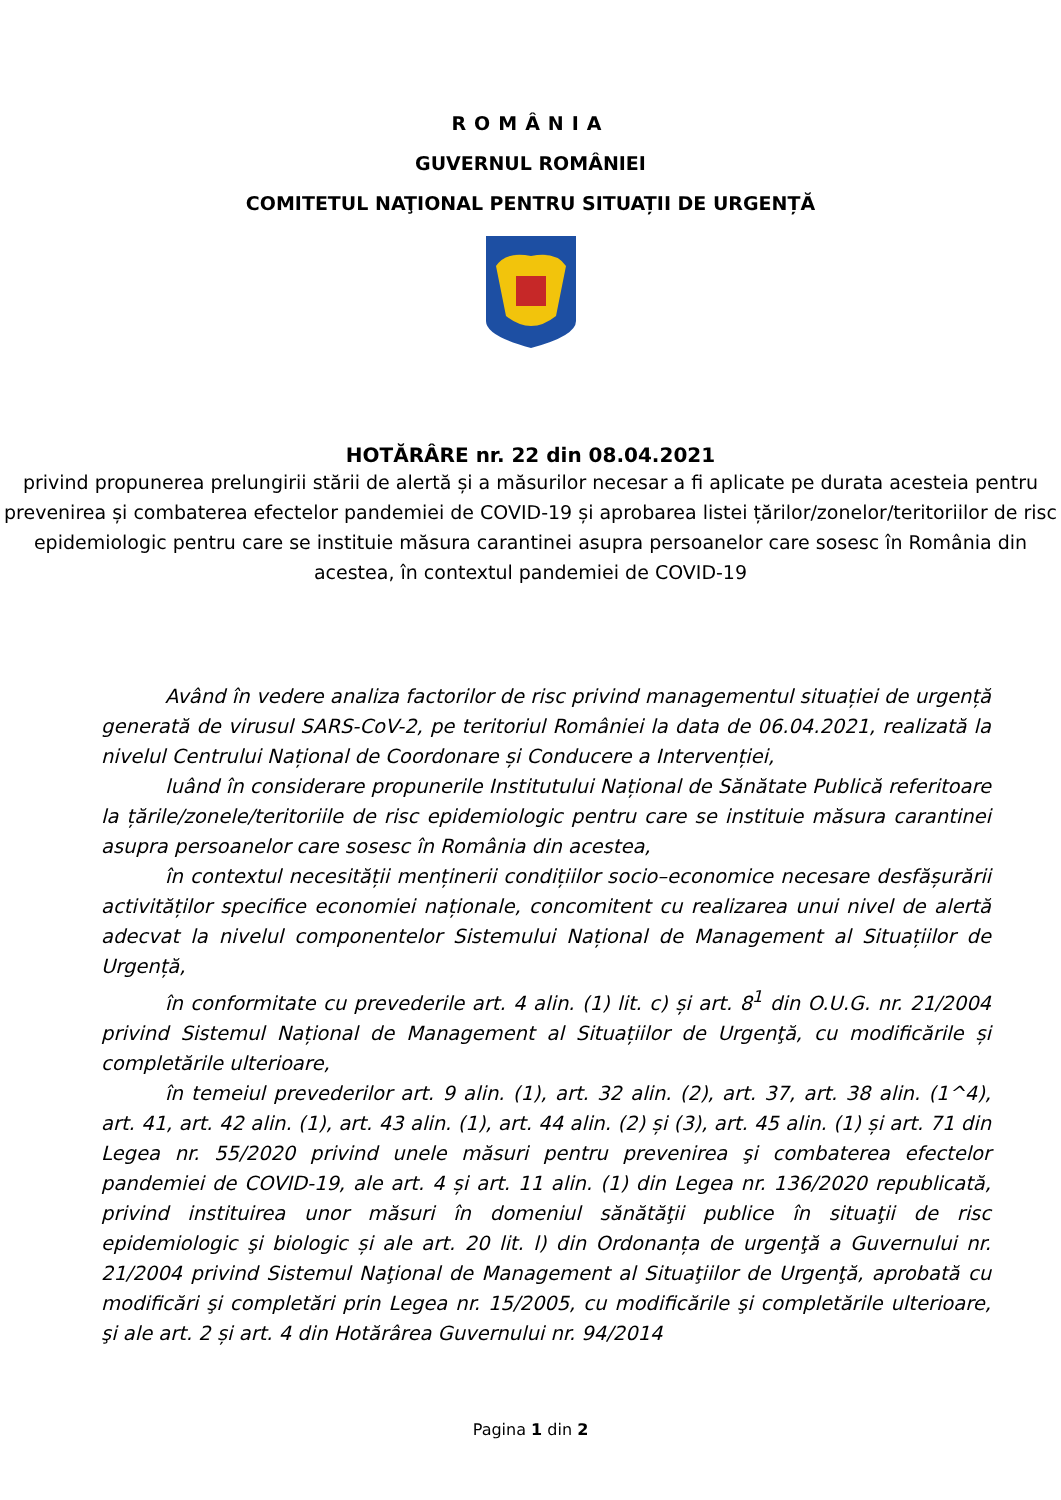ROMÂNIA
GUVERNUL ROMÂNIEI
COMITETUL NAŢIONAL PENTRU SITUAȚII DE URGENȚĂ
HOTĂRÂRE nr. 22 din 08.04.2021
privind propunerea prelungirii stării de alertă și a măsurilor necesar a fi aplicate pe durata acesteia pentru prevenirea și combaterea efectelor pandemiei de COVID-19 și aprobarea listei țărilor/zonelor/teritoriilor de risc epidemiologic pentru care se instituie măsura carantinei asupra persoanelor care sosesc în România din acestea, în contextul pandemiei de COVID-19
Având în vedere analiza factorilor de risc privind managementul situației de urgență generată de virusul SARS-CoV-2, pe teritoriul României la data de 06.04.2021, realizată la nivelul Centrului Național de Coordonare și Conducere a Intervenției,
luând în considerare propunerile Institutului Național de Sănătate Publică referitoare la țările/zonele/teritoriile de risc epidemiologic pentru care se instituie măsura carantinei asupra persoanelor care sosesc în România din acestea,
în contextul necesității menținerii condițiilor socio–economice necesare desfășurării activităților specifice economiei naționale, concomitent cu realizarea unui nivel de alertă adecvat la nivelul componentelor Sistemului Național de Management al Situațiilor de Urgență,
în conformitate cu prevederile art. 4 alin. (1) lit. c) și art. 8<sup>1</sup> din O.U.G. nr. 21/2004 privind Sistemul Național de Management al Situațiilor de Urgenţă, cu modificările și completările ulterioare,
în temeiul prevederilor art. 9 alin. (1), art. 32 alin. (2), art. 37, art. 38 alin. (1^4), art. 41, art. 42 alin. (1), art. 43 alin. (1), art. 44 alin. (2) și (3), art. 45 alin. (1) și art. 71 din Legea nr. 55/2020 privind unele măsuri pentru prevenirea şi combaterea efectelor pandemiei de COVID-19, ale art. 4 și art. 11 alin. (1) din Legea nr. 136/2020 republicată, privind instituirea unor măsuri în domeniul sănătăţii publice în situaţii de risc epidemiologic şi biologic și ale art. 20 lit. l) din Ordonanța de urgenţă a Guvernului nr. 21/2004 privind Sistemul Naţional de Management al Situaţiilor de Urgenţă, aprobată cu modificări şi completări prin Legea nr. 15/2005, cu modificările şi completările ulterioare, şi ale art. 2 și art. 4 din Hotărârea Guvernului nr. 94/2014
Pagina 1 din 2